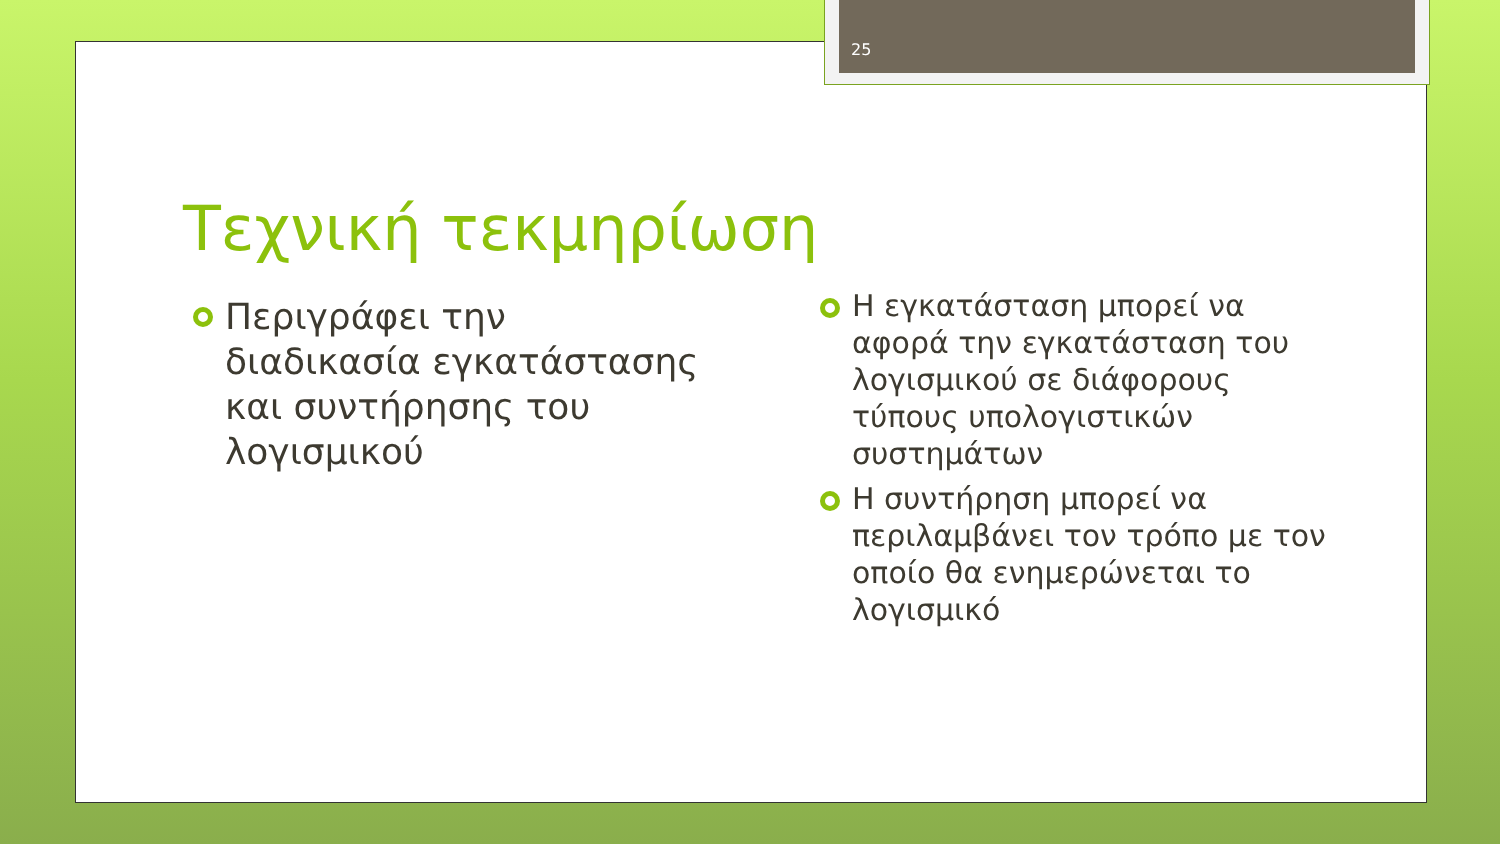25
Τεχνική τεκμηρίωση
Περιγράφει την διαδικασία εγκατάστασης και συντήρησης του λογισμικού
Η εγκατάσταση μπορεί να αφορά την εγκατάσταση του λογισμικού σε διάφορους τύπους υπολογιστικών συστημάτων
Η συντήρηση μπορεί να περιλαμβάνει τον τρόπο με τον οποίο θα ενημερώνεται το λογισμικό